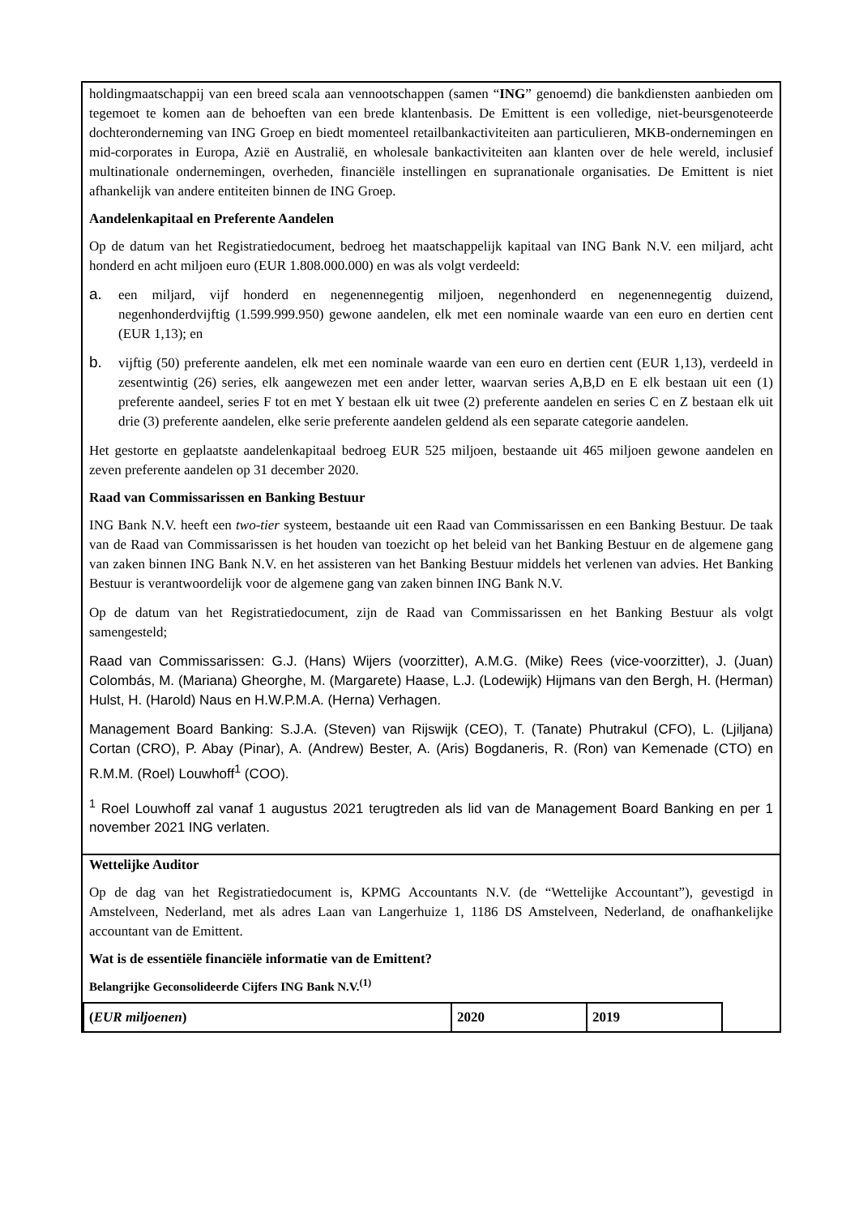holdingmaatschappij van een breed scala aan vennootschappen (samen “ING” genoemd) die bankdiensten aanbieden om tegemoet te komen aan de behoeften van een brede klantenbasis. De Emittent is een volledige, niet-beursgenoteerde dochteronderneming van ING Groep en biedt momenteel retailbankactiviteiten aan particulieren, MKB-ondernemingen en mid-corporates in Europa, Azië en Australië, en wholesale bankactiviteiten aan klanten over de hele wereld, inclusief multinationale ondernemingen, overheden, financiële instellingen en supranationale organisaties. De Emittent is niet afhankelijk van andere entiteiten binnen de ING Groep.
Aandelenkapitaal en Preferente Aandelen
Op de datum van het Registratiedocument, bedroeg het maatschappelijk kapitaal van ING Bank N.V. een miljard, acht honderd en acht miljoen euro (EUR 1.808.000.000) en was als volgt verdeeld:
a.
een miljard, vijf honderd en negenennegentig miljoen, negenhonderd en negenennegentig duizend, negenhonderdvijftig (1.599.999.950) gewone aandelen, elk met een nominale waarde van een euro en dertien cent (EUR 1,13); en
b.
vijftig (50) preferente aandelen, elk met een nominale waarde van een euro en dertien cent (EUR 1,13), verdeeld in zesentwintig (26) series, elk aangewezen met een ander letter, waarvan series A,B,D en E elk bestaan uit een (1) preferente aandeel, series F tot en met Y bestaan elk uit twee (2) preferente aandelen en series C en Z bestaan elk uit drie (3) preferente aandelen, elke serie preferente aandelen geldend als een separate categorie aandelen.
Het gestorte en geplaatste aandelenkapitaal bedroeg EUR 525 miljoen, bestaande uit 465 miljoen gewone aandelen en zeven preferente aandelen op 31 december 2020.
Raad van Commissarissen en Banking Bestuur
ING Bank N.V. heeft een two-tier systeem, bestaande uit een Raad van Commissarissen en een Banking Bestuur. De taak van de Raad van Commissarissen is het houden van toezicht op het beleid van het Banking Bestuur en de algemene gang van zaken binnen ING Bank N.V. en het assisteren van het Banking Bestuur middels het verlenen van advies. Het Banking Bestuur is verantwoordelijk voor de algemene gang van zaken binnen ING Bank N.V.
Op de datum van het Registratiedocument, zijn de Raad van Commissarissen en het Banking Bestuur als volgt samengesteld;
Raad van Commissarissen: G.J. (Hans) Wijers (voorzitter), A.M.G. (Mike) Rees (vice-voorzitter), J. (Juan) Colombás, M. (Mariana) Gheorghe, M. (Margarete) Haase, L.J. (Lodewijk) Hijmans van den Bergh, H. (Herman) Hulst, H. (Harold) Naus en H.W.P.M.A. (Herna) Verhagen.
Management Board Banking: S.J.A. (Steven) van Rijswijk (CEO), T. (Tanate) Phutrakul (CFO), L. (Ljiljana) Cortan (CRO), P. Abay (Pinar), A. (Andrew) Bester, A. (Aris) Bogdaneris, R. (Ron) van Kemenade (CTO) en R.M.M. (Roel) Louwhoff<sup>1</sup> (COO).
<sup>1</sup> Roel Louwhoff zal vanaf 1 augustus 2021 terugtreden als lid van de Management Board Banking en per 1 november 2021 ING verlaten.
Wettelijke Auditor
Op de dag van het Registratiedocument is, KPMG Accountants N.V. (de “Wettelijke Accountant”), gevestigd in Amstelveen, Nederland, met als adres Laan van Langerhuize 1, 1186 DS Amstelveen, Nederland, de onafhankelijke accountant van de Emittent.
Wat is de essentiële financiële informatie van de Emittent?
Belangrijke Geconsolideerde Cijfers ING Bank N.V.<sup>(1)</sup>
| ( EUR miljoenen ) | 2020 | 2019 |